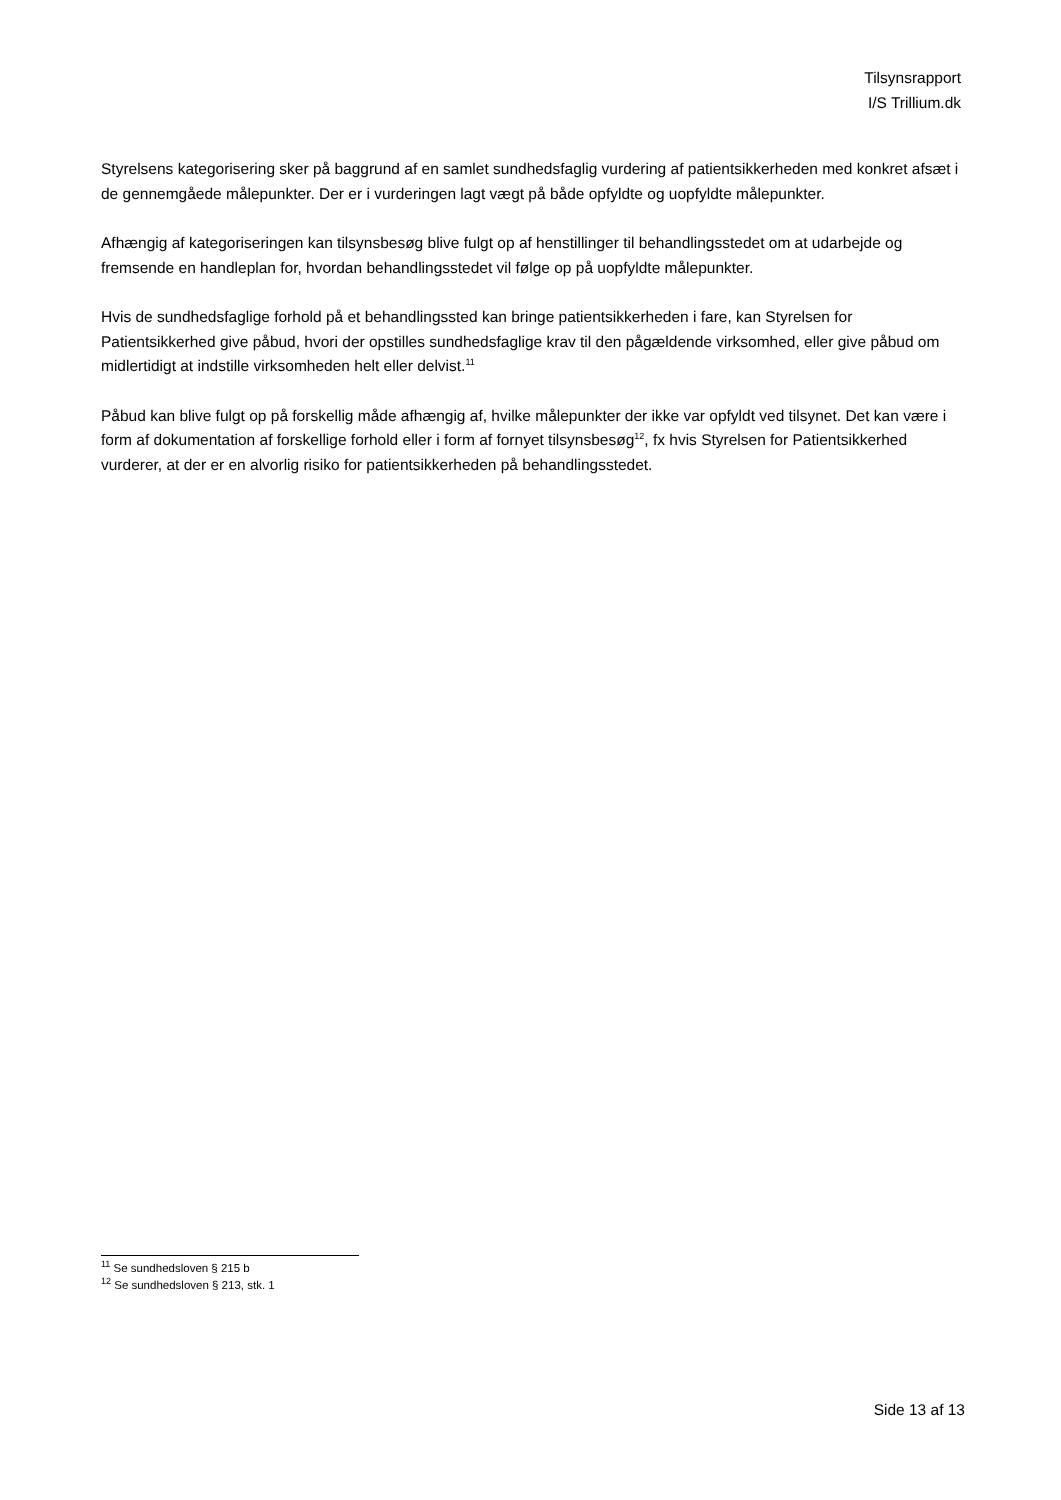Tilsynsrapport
I/S Trillium.dk
Styrelsens kategorisering sker på baggrund af en samlet sundhedsfaglig vurdering af patientsikkerheden med konkret afsæt i de gennemgåede målepunkter. Der er i vurderingen lagt vægt på både opfyldte og uopfyldte målepunkter.
Afhængig af kategoriseringen kan tilsynsbesøg blive fulgt op af henstillinger til behandlingsstedet om at udarbejde og fremsende en handleplan for, hvordan behandlingsstedet vil følge op på uopfyldte målepunkter.
Hvis de sundhedsfaglige forhold på et behandlingssted kan bringe patientsikkerheden i fare, kan Styrelsen for Patientsikkerhed give påbud, hvori der opstilles sundhedsfaglige krav til den pågældende virksomhed, eller give påbud om midlertidigt at indstille virksomheden helt eller delvist.<sup>11</sup>
Påbud kan blive fulgt op på forskellig måde afhængig af, hvilke målepunkter der ikke var opfyldt ved tilsynet. Det kan være i form af dokumentation af forskellige forhold eller i form af fornyet tilsynsbesøg<sup>12</sup>, fx hvis Styrelsen for Patientsikkerhed vurderer, at der er en alvorlig risiko for patientsikkerheden på behandlingsstedet.
<sup>11</sup> Se sundhedsloven § 215 b
<sup>12</sup> Se sundhedsloven § 213, stk. 1
Side 13 af 13